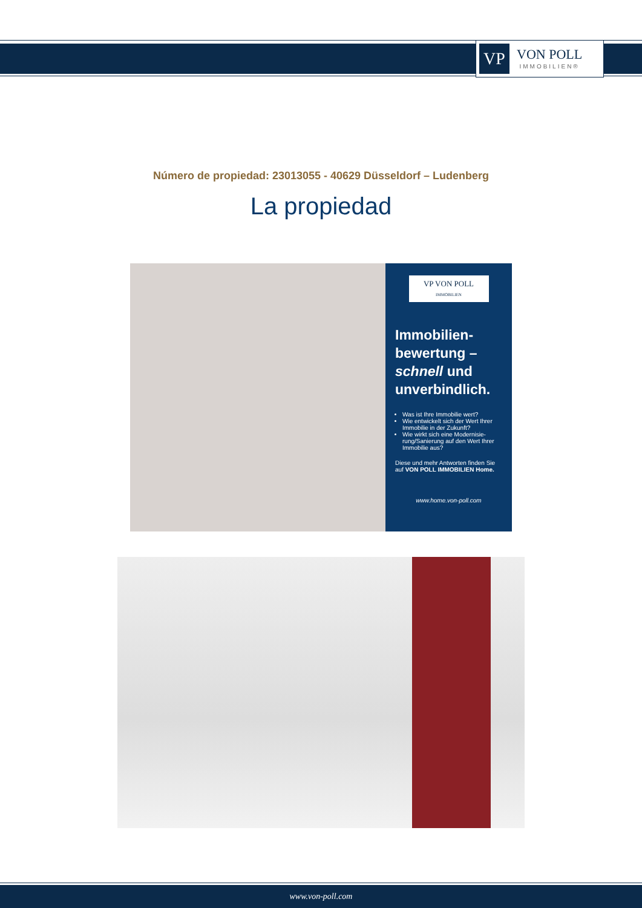VP
VON POLL
IMMOBILIEN®
Número de propiedad: 23013055 - 40629 Düsseldorf – Ludenberg
La propiedad
VP VON POLL
IMMOBILIEN
Immobilien-bewertung – schnell und unverbindlich.
Was ist Ihre Immobilie wert?
Wie entwickelt sich der Wert Ihrer Immobilie in der Zukunft?
Wie wirkt sich eine Modernisie-rung/Sanierung auf den Wert Ihrer Immobilie aus?
Diese und mehr Antworten finden Sie auf VON POLL IMMOBILIEN Home.
www.home.von-poll.com
www.von-poll.com